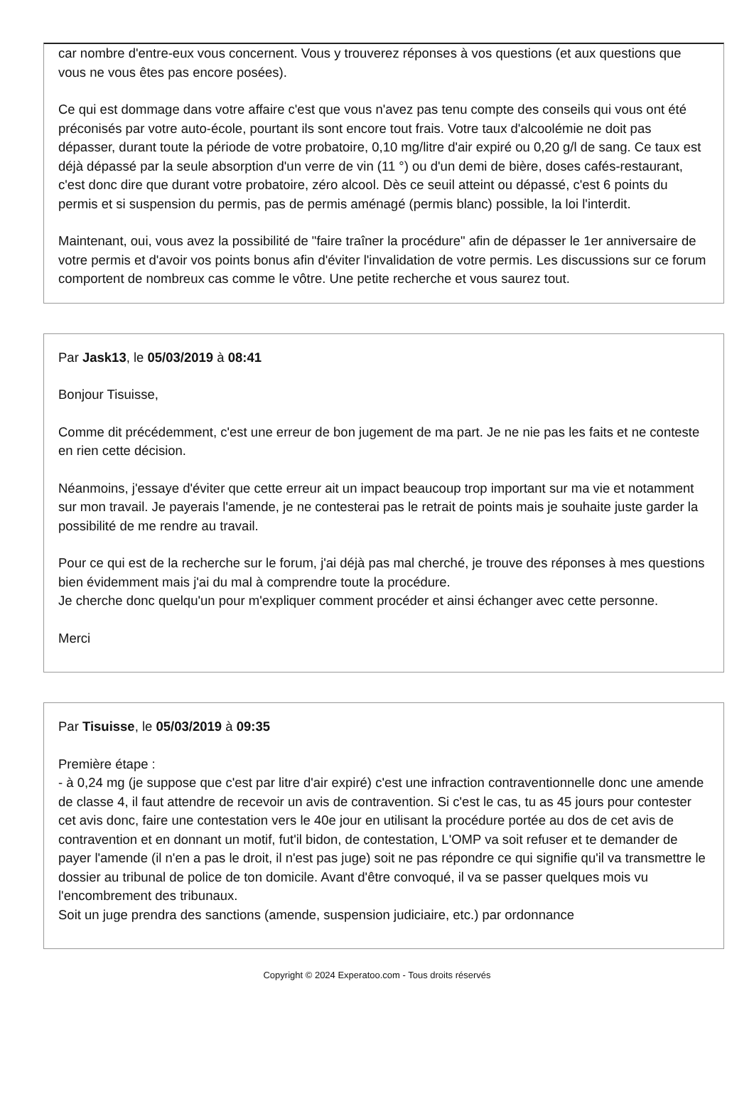car nombre d'entre-eux vous concernent. Vous y trouverez réponses à vos questions (et aux questions que vous ne vous êtes pas encore posées).
Ce qui est dommage dans votre affaire c'est que vous n'avez pas tenu compte des conseils qui vous ont été préconisés par votre auto-école, pourtant ils sont encore tout frais. Votre taux d'alcoolémie ne doit pas dépasser, durant toute la période de votre probatoire, 0,10 mg/litre d'air expiré ou 0,20 g/l de sang. Ce taux est déjà dépassé par la seule absorption d'un verre de vin (11 °) ou d'un demi de bière, doses cafés-restaurant, c'est donc dire que durant votre probatoire, zéro alcool. Dès ce seuil atteint ou dépassé, c'est 6 points du permis et si suspension du permis, pas de permis aménagé (permis blanc) possible, la loi l'interdit.
Maintenant, oui, vous avez la possibilité de "faire traîner la procédure" afin de dépasser le 1er anniversaire de votre permis et d'avoir vos points bonus afin d'éviter l'invalidation de votre permis. Les discussions sur ce forum comportent de nombreux cas comme le vôtre. Une petite recherche et vous saurez tout.
Par Jask13, le 05/03/2019 à 08:41
Bonjour Tisuisse,
Comme dit précédemment, c'est une erreur de bon jugement de ma part. Je ne nie pas les faits et ne conteste en rien cette décision.
Néanmoins, j'essaye d'éviter que cette erreur ait un impact beaucoup trop important sur ma vie et notamment sur mon travail. Je payerais l'amende, je ne contesterai pas le retrait de points mais je souhaite juste garder la possibilité de me rendre au travail.
Pour ce qui est de la recherche sur le forum, j'ai déjà pas mal cherché, je trouve des réponses à mes questions bien évidemment mais j'ai du mal à comprendre toute la procédure.
Je cherche donc quelqu'un pour m'expliquer comment procéder et ainsi échanger avec cette personne.
Merci
Par Tisuisse, le 05/03/2019 à 09:35
Première étape :
- à 0,24 mg (je suppose que c'est par litre d'air expiré) c'est une infraction contraventionnelle donc une amende de classe 4, il faut attendre de recevoir un avis de contravention. Si c'est le cas, tu as 45 jours pour contester cet avis donc, faire une contestation vers le 40e jour en utilisant la procédure portée au dos de cet avis de contravention et en donnant un motif, fut'il bidon, de contestation, L'OMP va soit refuser et te demander de payer l'amende (il n'en a pas le droit, il n'est pas juge) soit ne pas répondre ce qui signifie qu'il va transmettre le dossier au tribunal de police de ton domicile. Avant d'être convoqué, il va se passer quelques mois vu l'encombrement des tribunaux.
Soit un juge prendra des sanctions (amende, suspension judiciaire, etc.) par ordonnance
Copyright © 2024 Experatoo.com - Tous droits réservés